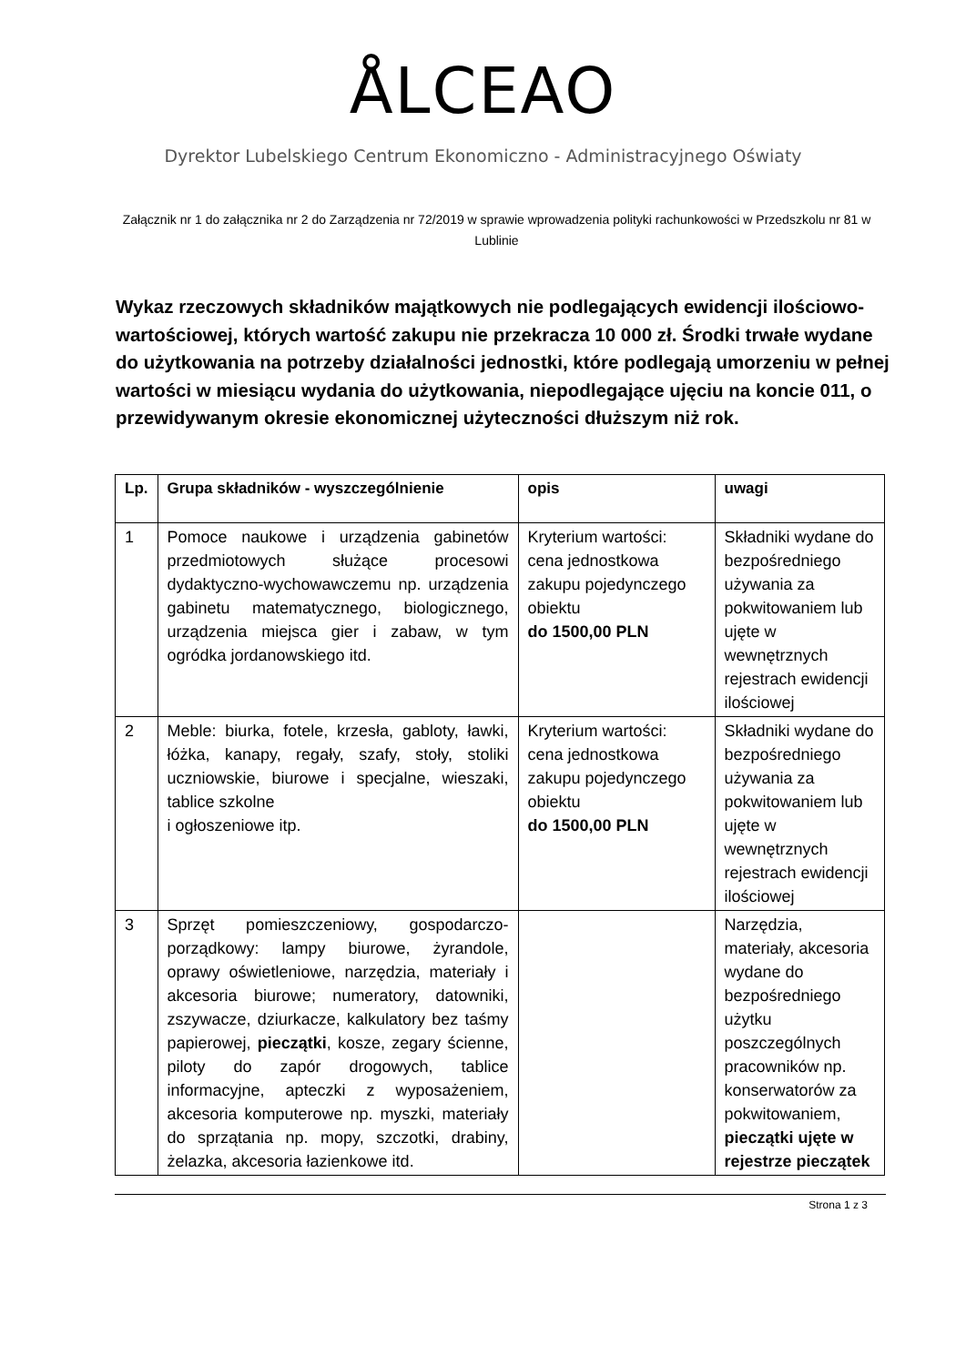ÅLCEAO
Dyrektor Lubelskiego Centrum Ekonomiczno - Administracyjnego Oświaty
Załącznik nr 1 do załącznika nr 2 do Zarządzenia nr 72/2019 w sprawie wprowadzenia polityki rachunkowości w Przedszkolu nr 81 w Lublinie
Wykaz rzeczowych składników majątkowych nie podlegających ewidencji ilościowo-wartościowej, których wartość zakupu nie przekracza 10 000 zł. Środki trwałe wydane do użytkowania na potrzeby działalności jednostki, które podlegają umorzeniu w pełnej wartości w miesiącu wydania do użytkowania, niepodlegające ujęciu na koncie 011, o przewidywanym okresie ekonomicznej użyteczności dłuższym niż rok.
| Lp. | Grupa składników - wyszczególnienie | opis | uwagi |
| --- | --- | --- | --- |
| 1 | Pomoce naukowe i urządzenia gabinetów przedmiotowych służące procesowi dydaktyczno-wychowawczemu np. urządzenia gabinetu matematycznego, biologicznego, urządzenia miejsca gier i zabaw, w tym ogródka jordanowskiego itd. | Kryterium wartości: cena jednostkowa zakupu pojedynczego obiektu do 1500,00 PLN | Składniki wydane do bezpośredniego używania za pokwitowaniem lub ujęte w wewnętrznych rejestrach ewidencji ilościowej |
| 2 | Meble: biurka, fotele, krzesła, gabloty, ławki, łóżka, kanapy, regały, szafy, stoły, stoliki uczniowskie, biurowe i specjalne, wieszaki, tablice szkolne i ogłoszeniowe itp. | Kryterium wartości: cena jednostkowa zakupu pojedynczego obiektu do 1500,00 PLN | Składniki wydane do bezpośredniego używania za pokwitowaniem lub ujęte w wewnętrznych rejestrach ewidencji ilościowej |
| 3 | Sprzęt pomieszczeniowy, gospodarczo-porządkowy: lampy biurowe, żyrandole, oprawy oświetleniowe, narzędzia, materiały i akcesoria biurowe; numeratory, datowniki, zszywacze, dziurkacze, kalkulatory bez taśmy papierowej, pieczątki , kosze, zegary ścienne, piloty do zapór drogowych, tablice informacyjne, apteczki z wyposażeniem, akcesoria komputerowe np. myszki, materiały do sprzątania np. mopy, szczotki, drabiny, żelazka, akcesoria łazienkowe itd. | | Narzędzia, materiały, akcesoria wydane do bezpośredniego użytku poszczególnych pracowników np. konserwatorów za pokwitowaniem, pieczątki ujęte w rejestrze pieczątek |
Strona 1 z 3